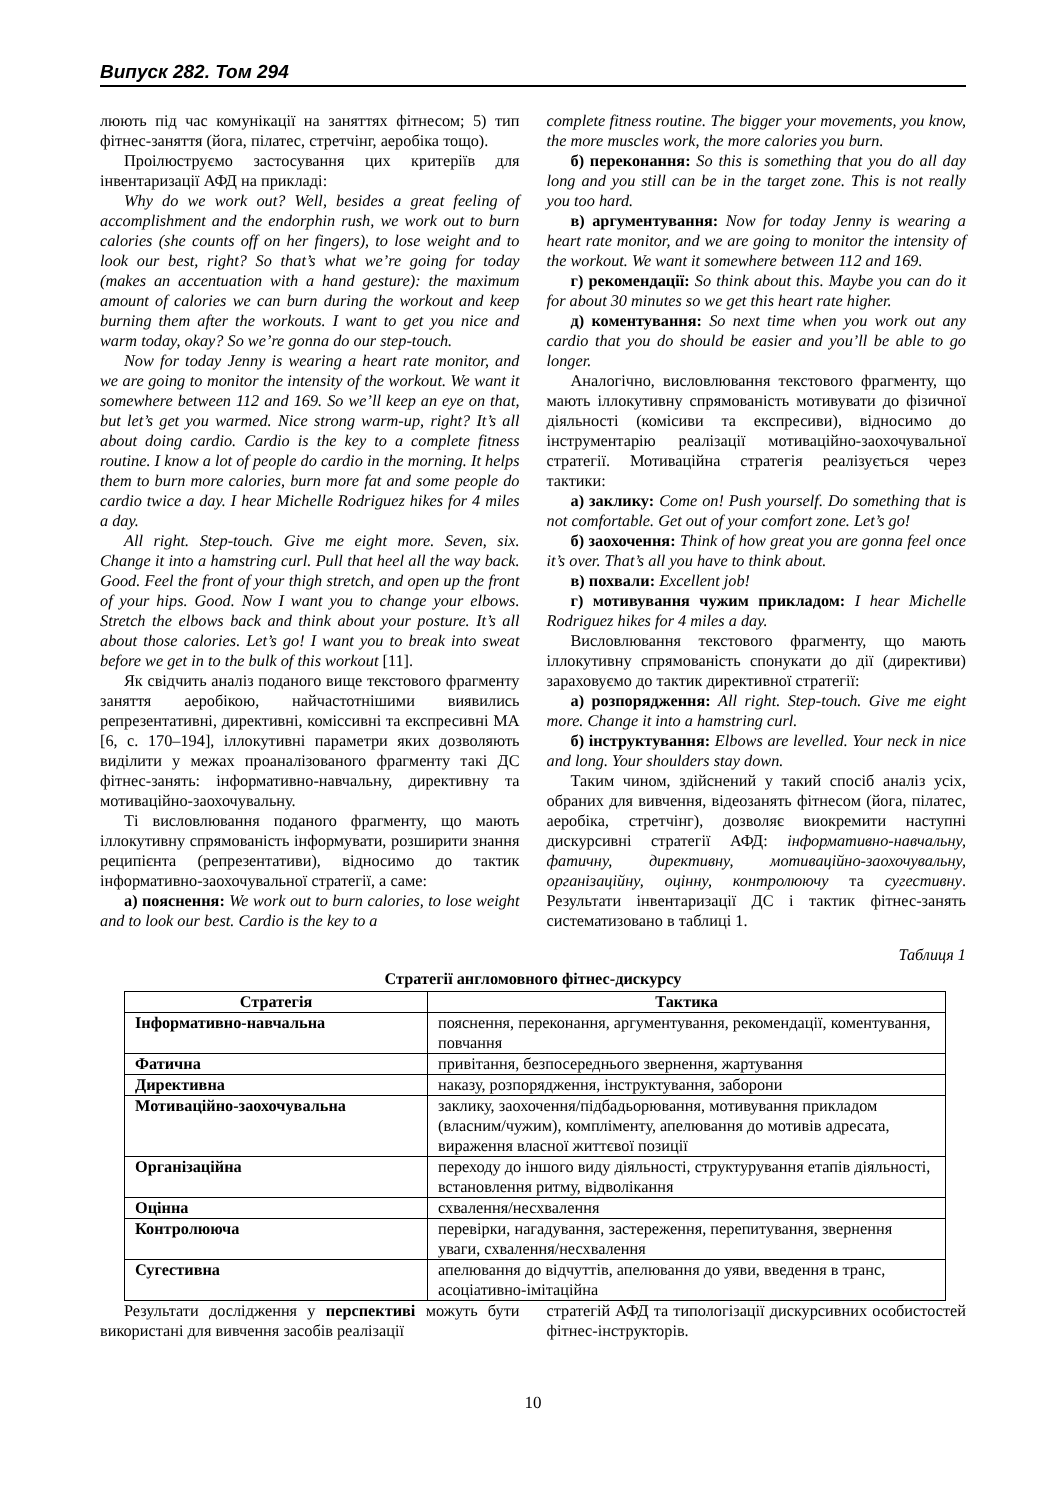Випуск 282. Том 294
люють під час комунікації на заняттях фітнесом; 5) тип фітнес-заняття (йога, пілатес, стретчінг, аеробіка тощо).
Проілюструємо застосування цих критеріїв для інвентаризації АФД на прикладі:
Why do we work out? Well, besides a great feeling of accomplishment and the endorphin rush, we work out to burn calories (she counts off on her fingers), to lose weight and to look our best, right? So that’s what we’re going for today (makes an accentuation with a hand gesture): the maximum amount of calories we can burn during the workout and keep burning them after the workouts. I want to get you nice and warm today, okay? So we’re gonna do our step-touch.
Now for today Jenny is wearing a heart rate monitor, and we are going to monitor the intensity of the workout. We want it somewhere between 112 and 169. So we’ll keep an eye on that, but let’s get you warmed. Nice strong warm-up, right? It’s all about doing cardio. Cardio is the key to a complete fitness routine. I know a lot of people do cardio in the morning. It helps them to burn more calories, burn more fat and some people do cardio twice a day. I hear Michelle Rodriguez hikes for 4 miles a day.
All right. Step-touch. Give me eight more. Seven, six. Change it into a hamstring curl. Pull that heel all the way back. Good. Feel the front of your thigh stretch, and open up the front of your hips. Good. Now I want you to change your elbows. Stretch the elbows back and think about your posture. It’s all about those calories. Let’s go! I want you to break into sweat before we get in to the bulk of this workout [11].
Як свідчить аналіз поданого вище текстового фрагменту заняття аеробікою, найчастотнішими виявились репрезентативні, директивні, коміссивні та експресивні МА [6, с. 170–194], іллокутивні параметри яких дозволяють виділити у межах проаналізованого фрагменту такі ДС фітнес-занять: інформативно-навчальну, директивну та мотиваційно-заохочувальну.
Ті висловлювання поданого фрагменту, що мають іллокутивну спрямованість інформувати, розширити знання реципієнта (репрезентативи), відносимо до тактик інформативно-заохочувальної стратегії, а саме:
а) пояснення: We work out to burn calories, to lose weight and to look our best. Cardio is the key to a
complete fitness routine. The bigger your movements, you know, the more muscles work, the more calories you burn.
б) переконання: So this is something that you do all day long and you still can be in the target zone. This is not really you too hard.
в) аргументування: Now for today Jenny is wearing a heart rate monitor, and we are going to monitor the intensity of the workout. We want it somewhere between 112 and 169.
г) рекомендації: So think about this. Maybe you can do it for about 30 minutes so we get this heart rate higher.
д) коментування: So next time when you work out any cardio that you do should be easier and you’ll be able to go longer.
Аналогічно, висловлювання текстового фрагменту, що мають іллокутивну спрямованість мотивувати до фізичної діяльності (комісиви та експресиви), відносимо до інструментарію реалізації мотиваційно-заохочувальної стратегії. Мотиваційна стратегія реалізується через тактики:
а) заклику: Come on! Push yourself. Do something that is not comfortable. Get out of your comfort zone. Let’s go!
б) заохочення: Think of how great you are gonna feel once it’s over. That’s all you have to think about.
в) похвали: Excellent job!
г) мотивування чужим прикладом: I hear Michelle Rodriguez hikes for 4 miles a day.
Висловлювання текстового фрагменту, що мають іллокутивну спрямованість спонукати до дії (директиви) зараховуємо до тактик директивної стратегії:
а) розпорядження: All right. Step-touch. Give me eight more. Change it into a hamstring curl.
б) інструктування: Elbows are levelled. Your neck in nice and long. Your shoulders stay down.
Таким чином, здійснений у такий спосіб аналіз усіх, обраних для вивчення, відеозанять фітнесом (йога, пілатес, аеробіка, стретчінг), дозволяє виокремити наступні дискурсивні стратегії АФД: інформативно-навчальну, фатичну, директивну, мотиваційно-заохочувальну, організаційну, оцінну, контролюючу та сугестивну. Результати інвентаризації ДС і тактик фітнес-занять систематизовано в таблиці 1.
Таблиця 1
Стратегії англомовного фітнес-дискурсу
| Стратегія | Тактика |
| --- | --- |
| Інформативно-навчальна | пояснення, переконання, аргументування, рекомендації, коментування, повчання |
| Фатична | привітання, безпосереднього звернення, жартування |
| Директивна | наказу, розпорядження, інструктування, заборони |
| Мотиваційно-заохочувальна | заклику, заохочення/підбадьорювання, мотивування прикладом (власним/чужим), компліменту, апелювання до мотивів адресата, вираження власної життєвої позиції |
| Організаційна | переходу до іншого виду діяльності, структурування етапів діяльності, встановлення ритму, відволікання |
| Оцінна | схвалення/несхвалення |
| Контролююча | перевірки, нагадування, застереження, перепитування, звернення уваги, схвалення/несхвалення |
| Сугестивна | апелювання до відчуттів, апелювання до уяви, введення в транс, асоціативно-імітаційна |
Результати дослідження у перспективі можуть бути використані для вивчення засобів реалізації
стратегій АФД та типологізації дискурсивних особистостей фітнес-інструкторів.
10